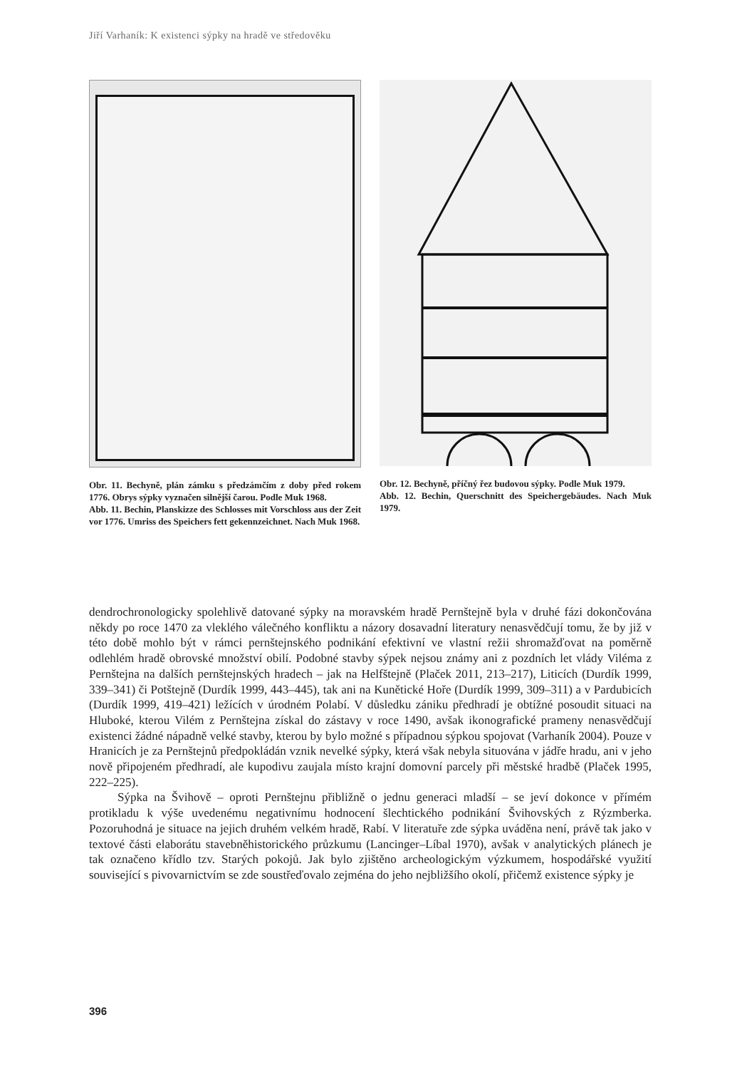Jiří Varhaník: K existenci sýpky na hradě ve středověku
Obr. 11. Bechyně, plán zámku s předzámčím z doby před rokem 1776. Obrys sýpky vyznačen silnější čarou. Podle Muk 1968.
Abb. 11. Bechin, Planskizze des Schlosses mit Vorschloss aus der Zeit vor 1776. Umriss des Speichers fett gekennzeichnet. Nach Muk 1968.
Obr. 12. Bechyně, příčný řez budovou sýpky. Podle Muk 1979.
Abb. 12. Bechin, Querschnitt des Speichergebäudes. Nach Muk 1979.
dendrochronologicky spolehlivě datované sýpky na moravském hradě Pernštejně byla v druhé fázi dokončována někdy po roce 1470 za vleklého válečného konfliktu a názory dosavadní literatury nenasvědčují tomu, že by již v této době mohlo být v rámci pernštejnského podnikání efektivní ve vlastní režii shromažďovat na poměrně odlehlém hradě obrovské množství obilí. Podobné stavby sýpek nejsou známy ani z pozdních let vlády Viléma z Pernštejna na dalších pernštejnských hradech – jak na Helfštejně (Plaček 2011, 213–217), Liticích (Durdík 1999, 339–341) či Potštejně (Durdík 1999, 443–445), tak ani na Kunětické Hoře (Durdík 1999, 309–311) a v Pardubicích (Durdík 1999, 419–421) ležících v úrodném Polabí. V důsledku zániku předhradí je obtížné posoudit situaci na Hluboké, kterou Vilém z Pernštejna získal do zástavy v roce 1490, avšak ikonografické prameny nenasvědčují existenci žádné nápadně velké stavby, kterou by bylo možné s případnou sýpkou spojovat (Varhaník 2004). Pouze v Hranicích je za Pernštejnů předpokládán vznik nevelké sýpky, která však nebyla situována v jádře hradu, ani v jeho nově připojeném předhradí, ale kupodivu zaujala místo krajní domovní parcely při městské hradbě (Plaček 1995, 222–225).
Sýpka na Švihově – oproti Pernštejnu přibližně o jednu generaci mladší – se jeví dokonce v přímém protikladu k výše uvedenému negativnímu hodnocení šlechtického podnikání Švihovských z Rýzmberka. Pozoruhodná je situace na jejich druhém velkém hradě, Rabí. V literatuře zde sýpka uváděna není, právě tak jako v textové části elaborátu stavebněhistorického průzkumu (Lancinger–Líbal 1970), avšak v analytických plánech je tak označeno křídlo tzv. Starých pokojů. Jak bylo zjištěno archeologickým výzkumem, hospodářské využití související s pivovarnictvím se zde soustřeďovalo zejména do jeho nejbližšího okolí, přičemž existence sýpky je
396